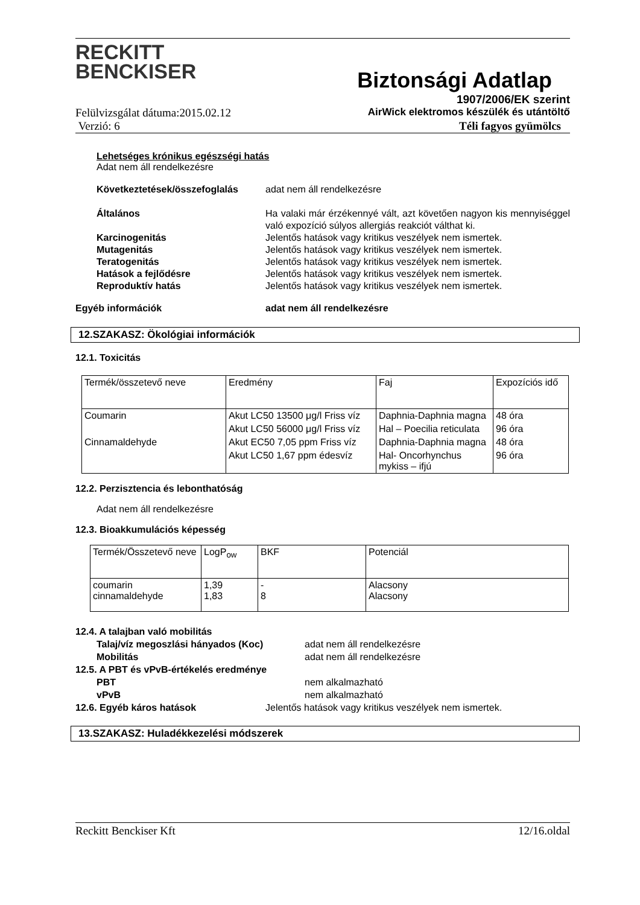RECKITT
BENCKISER
Biztonsági Adatlap
1907/2006/EK szerint
Felülvizsgálat dátuma:2015.02.12 AirWick elektromos készülék és utántöltő
Verzió: 6 Téli fagyos gyümölcs
Lehetséges krónikus egészségi hatás
Adat nem áll rendelkezésre
Következtetések/összefoglalás adat nem áll rendelkezésre Általános Ha valaki már érzékennyé vált, azt követően nagyon kis mennyiséggel való expozíció súlyos allergiás reakciót válthat ki. Karcinogenitás Jelentős hatások vagy kritikus veszélyek nem ismertek. Mutagenitás Jelentős hatások vagy kritikus veszélyek nem ismertek. Teratogenitás Jelentős hatások vagy kritikus veszélyek nem ismertek. Hatások a fejlődésre Jelentős hatások vagy kritikus veszélyek nem ismertek. Reproduktív hatás Jelentős hatások vagy kritikus veszélyek nem ismertek.
Egyéb információk adat nem áll rendelkezésre
12.SZAKASZ: Ökológiai információk
12.1. Toxicitás
| Termék/összetevő neve | Eredmény | Faj | Expozíciós idő |
| --- | --- | --- | --- |
| Coumarin | Akut LC50 13500 μg/l Friss víz | Daphnia-Daphnia magna | 48 óra |
| | Akut LC50 56000 μg/l Friss víz | Hal – Poecilia reticulata | 96 óra |
| Cinnamaldehyde | Akut EC50 7,05 ppm Friss víz | Daphnia-Daphnia magna | 48 óra |
| | Akut LC50 1,67 ppm édesvíz | Hal- Oncorhynchus mykiss – ifjú | 96 óra |
12.2. Perzisztencia és lebonthatóság
Adat nem áll rendelkezésre
12.3. Bioakkumulációs képesség
| Termék/Összetevő neve | LogP<sub>ow</sub> | BKF | Potenciál |
| --- | --- | --- | --- |
| coumarin cinnamaldehyde | 1,39 1,83 | - 8 | Alacsony Alacsony |
12.4. A talajban való mobilitás
Talaj/víz megoszlási hányados (Koc) adat nem áll rendelkezésre Mobilitás adat nem áll rendelkezésre
12.5. A PBT és vPvB-értékelés eredménye
PBT nem alkalmazható vPvB nem alkalmazható
12.6. Egyéb káros hatások Jelentős hatások vagy kritikus veszélyek nem ismertek.
13.SZAKASZ: Huladékkezelési módszerek
Reckitt Benckiser Kft 12/16.oldal